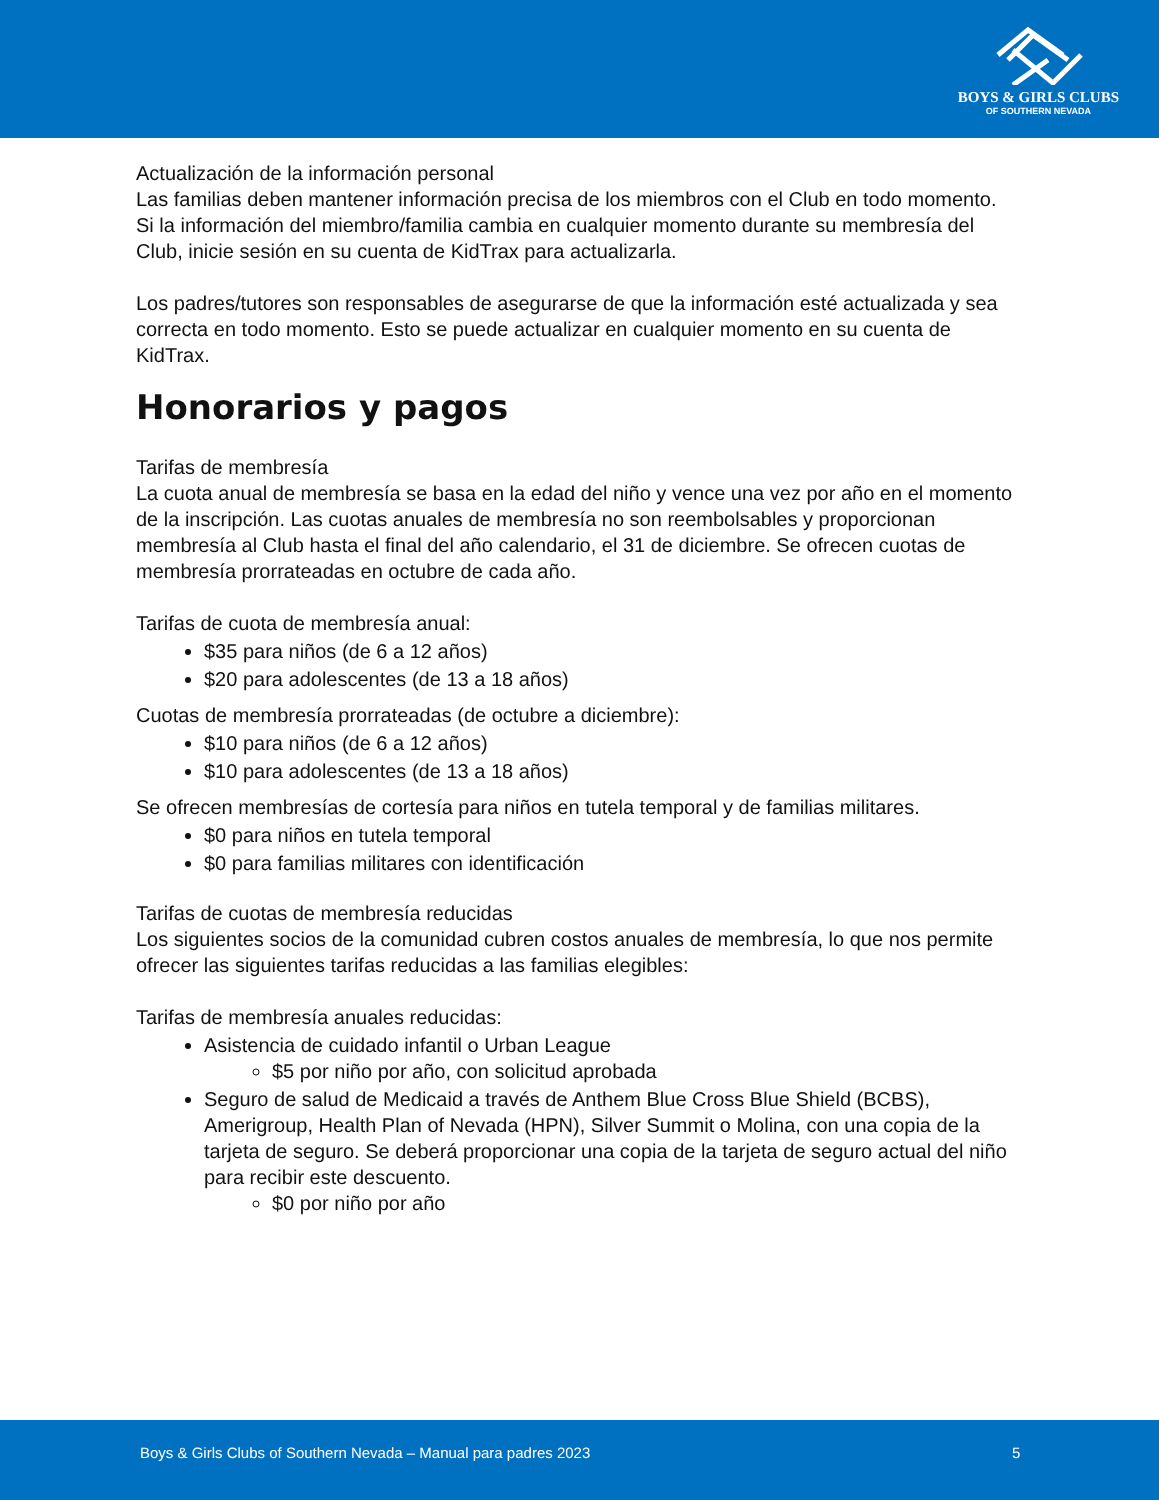BOYS & GIRLS CLUBS
OF SOUTHERN NEVADA
Actualización de la información personal
Las familias deben mantener información precisa de los miembros con el Club en todo momento. Si la información del miembro/familia cambia en cualquier momento durante su membresía del Club, inicie sesión en su cuenta de KidTrax para actualizarla.
Los padres/tutores son responsables de asegurarse de que la información esté actualizada y sea correcta en todo momento. Esto se puede actualizar en cualquier momento en su cuenta de KidTrax.
Honorarios y pagos
Tarifas de membresía
La cuota anual de membresía se basa en la edad del niño y vence una vez por año en el momento de la inscripción. Las cuotas anuales de membresía no son reembolsables y proporcionan membresía al Club hasta el final del año calendario, el 31 de diciembre. Se ofrecen cuotas de membresía prorrateadas en octubre de cada año.
Tarifas de cuota de membresía anual:
$35 para niños (de 6 a 12 años)
$20 para adolescentes (de 13 a 18 años)
Cuotas de membresía prorrateadas (de octubre a diciembre):
$10 para niños (de 6 a 12 años)
$10 para adolescentes (de 13 a 18 años)
Se ofrecen membresías de cortesía para niños en tutela temporal y de familias militares.
$0 para niños en tutela temporal
$0 para familias militares con identificación
Tarifas de cuotas de membresía reducidas
Los siguientes socios de la comunidad cubren costos anuales de membresía, lo que nos permite ofrecer las siguientes tarifas reducidas a las familias elegibles:
Tarifas de membresía anuales reducidas:
Asistencia de cuidado infantil o Urban League
$5 por niño por año, con solicitud aprobada
Seguro de salud de Medicaid a través de Anthem Blue Cross Blue Shield (BCBS), Amerigroup, Health Plan of Nevada (HPN), Silver Summit o Molina, con una copia de la tarjeta de seguro. Se deberá proporcionar una copia de la tarjeta de seguro actual del niño para recibir este descuento.
$0 por niño por año
Boys & Girls Clubs of Southern Nevada – Manual para padres 2023 5